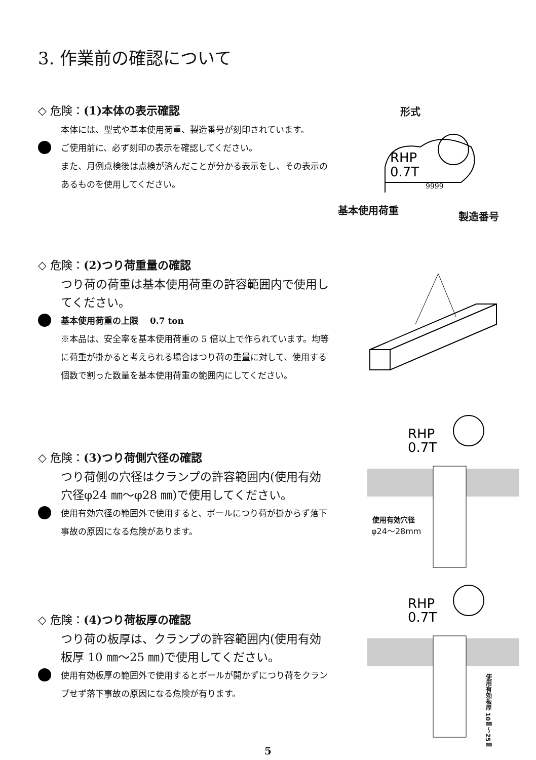3. 作業前の確認について
◇ 危険：(1)本体の表示確認
本体には、型式や基本使用荷重、製造番号が刻印されています。
ご使用前に、必ず刻印の表示を確認してください。
また、月例点検後は点検が済んだことが分かる表示をし、その表示のあるものを使用してください。
RHP
0.7T
9999
形式
基本使用荷重
製造番号
◇ 危険：(2)つり荷重量の確認
つり荷の荷重は基本使用荷重の許容範囲内で使用してください。
基本使用荷重の上限　 0.7 ton
※本品は、安全率を基本使用荷重の 5 倍以上で作られています。均等に荷重が掛かると考えられる場合はつり荷の重量に対して、使用する個数で割った数量を基本使用荷重の範囲内にしてください。
◇ 危険：(3)つり荷側穴径の確認
つり荷側の穴径はクランプの許容範囲内(使用有効穴径φ24 ㎜～φ28 ㎜)で使用してください。
使用有効穴径の範囲外で使用すると、ポールにつり荷が掛からず落下事故の原因になる危険があります。
RHP
0.7T
使用有効穴径
φ24～28mm
◇ 危険：(4)つり荷板厚の確認
つり荷の板厚は、クランプの許容範囲内(使用有効板厚 10 ㎜～25 ㎜)で使用してください。
使用有効板厚の範囲外で使用するとポールが開かずにつり荷をクランプせず落下事故の原因になる危険が有ります。
RHP
0.7T
使用有効板厚 10㎜～25㎜
5